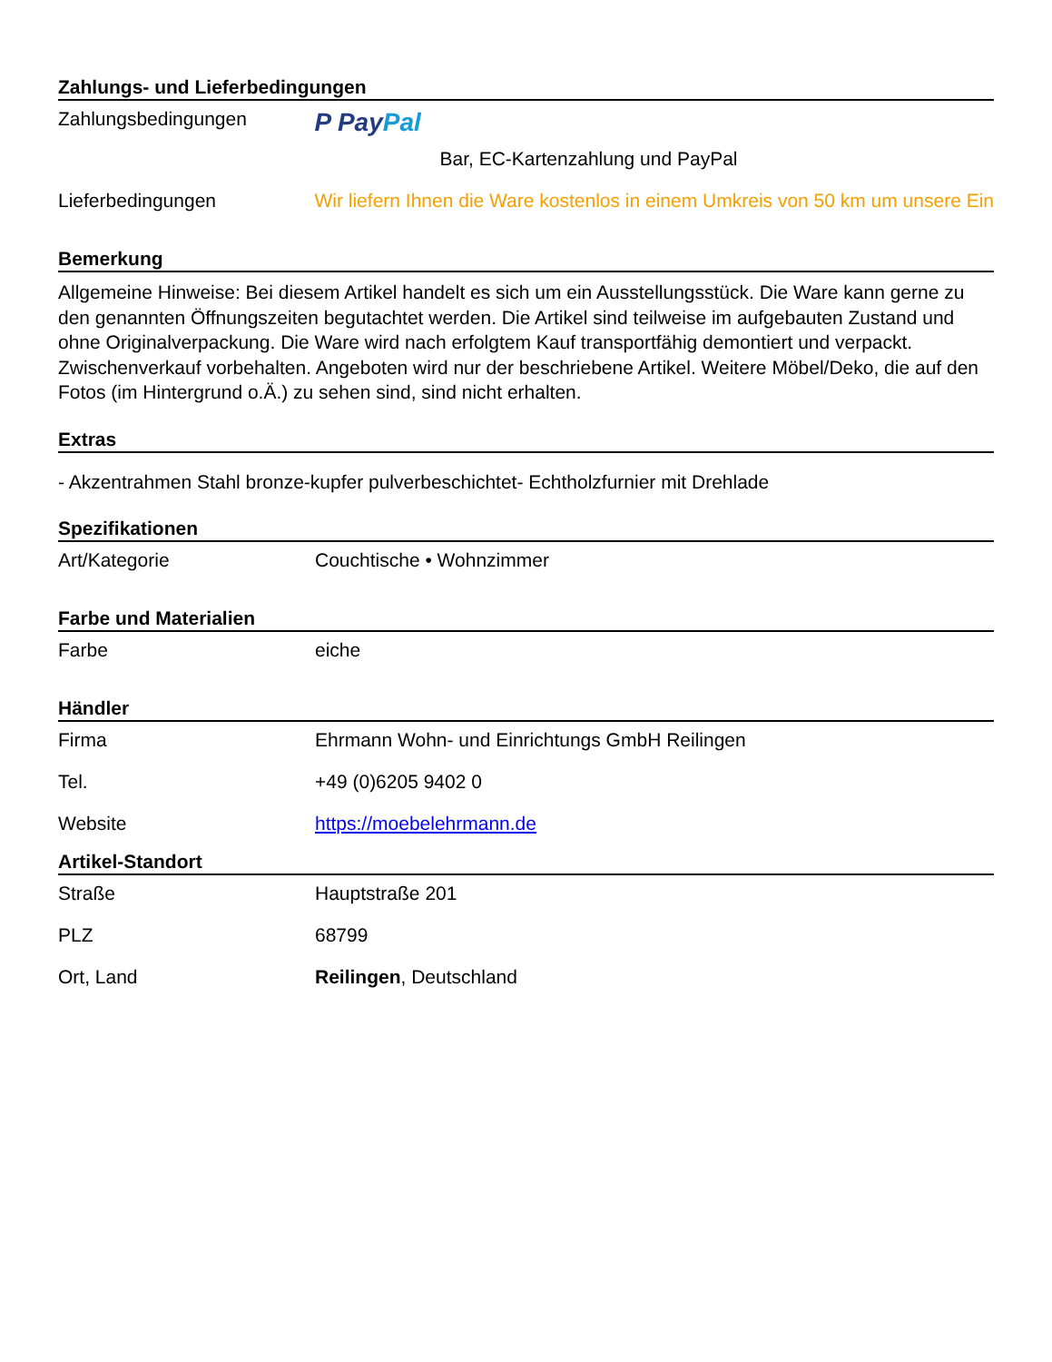Zahlungs- und Lieferbedingungen
| Zahlungsbedingungen | P Pay Pal Bar, EC-Kartenzahlung und PayPal |
| Lieferbedingungen | Wir liefern Ihnen die Ware kostenlos in einem Umkreis von 50 km um unsere Ein |
Bemerkung
Allgemeine Hinweise: Bei diesem Artikel handelt es sich um ein Ausstellungsstück. Die Ware kann gerne zu den genannten Öffnungszeiten begutachtet werden. Die Artikel sind teilweise im aufgebauten Zustand und ohne Originalverpackung. Die Ware wird nach erfolgtem Kauf transportfähig demontiert und verpackt. Zwischenverkauf vorbehalten. Angeboten wird nur der beschriebene Artikel. Weitere Möbel/Deko, die auf den Fotos (im Hintergrund o.Ä.) zu sehen sind, sind nicht erhalten.
Extras
- Akzentrahmen Stahl bronze-kupfer pulverbeschichtet- Echtholzfurnier mit Drehlade
Spezifikationen
| Art/Kategorie | Couchtische • Wohnzimmer |
Farbe und Materialien
| Farbe | eiche |
Händler
| Firma | Ehrmann Wohn- und Einrichtungs GmbH Reilingen |
| Tel. | +49 (0)6205 9402 0 |
| Website | https://moebelehrmann.de |
Artikel-Standort
| Straße | Hauptstraße 201 |
| PLZ | 68799 |
| Ort, Land | Reilingen , Deutschland |